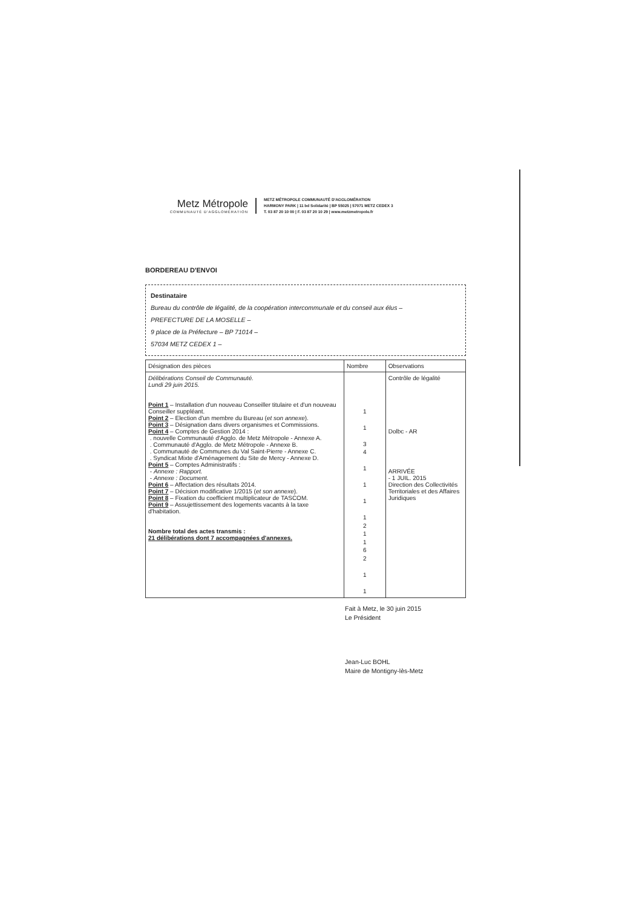Metz Métropole
COMMUNAUTÉ D'AGGLOMÉRATION
METZ MÉTROPOLE COMMUNAUTÉ D'AGGLOMÉRATION
HARMONY PARK | 11 bd Solidarité | BP 55025 | 57071 METZ CEDEX 3
T. 03 87 20 10 00 | F. 03 87 20 10 29 | www.metzmetropole.fr
BORDEREAU D'ENVOI
Destinataire
Bureau du contrôle de légalité, de la coopération intercommunale et du conseil aux élus –
PREFECTURE DE LA MOSELLE –
9 place de la Préfecture – BP 71014 –
57034 METZ CEDEX 1 –
| Désignation des pièces | Nombre | Observations |
| --- | --- | --- |
| Délibérations Conseil de Communauté. Lundi 29 juin 2015. Point 1 – Installation d'un nouveau Conseiller titulaire et d'un nouveau Conseiller suppléant. Point 2 – Election d'un membre du Bureau ( et son annexe ). Point 3 – Désignation dans divers organismes et Commissions. Point 4 – Comptes de Gestion 2014 : . nouvelle Communauté d'Agglo. de Metz Métropole - Annexe A. . Communauté d'Agglo. de Metz Métropole - Annexe B. . Communauté de Communes du Val Saint-Pierre - Annexe C. . Syndicat Mixte d'Aménagement du Site de Mercy - Annexe D. Point 5 – Comptes Administratifs : - Annexe : Rapport. - Annexe : Document. Point 6 – Affectation des résultats 2014. Point 7 – Décision modificative 1/2015 ( et son annexe ). Point 8 – Fixation du coefficient multiplicateur de TASCOM. Point 9 – Assujettissement des logements vacants à la taxe d'habitation. Nombre total des actes transmis : 21 délibérations dont 7 accompagnées d'annexes. | 1 1 3 4 1 1 1 1 2 1 1 6 2 1 1 | Contrôle de légalité Dolbc - AR ARRIVÉE - 1 JUIL. 2015 Direction des Collectivités Territoriales et des Affaires Juridiques |
Fait à Metz, le 30 juin 2015
Le Président
Jean-Luc BOHL
Maire de Montigny-lès-Metz